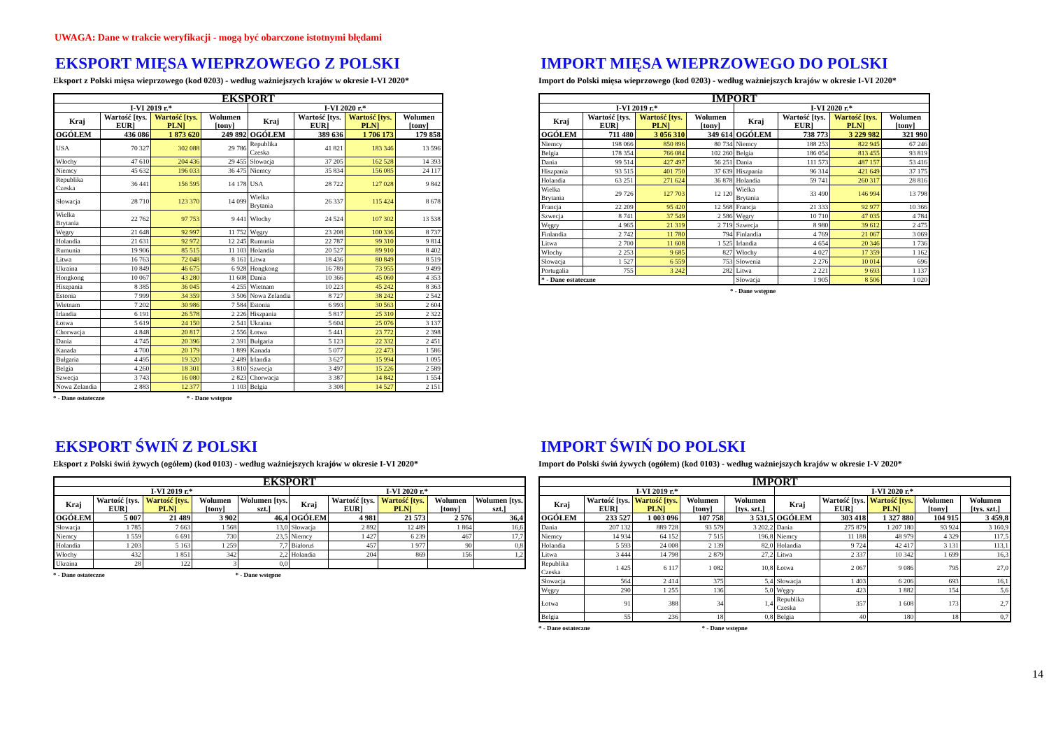UWAGA: Dane w trakcie weryfikacji - mogą być obarczone istotnymi błędami
EKSPORT MIĘSA WIEPRZOWEGO Z POLSKI
Eksport z Polski mięsa wieprzowego (kod 0203) - według ważniejszych krajów w okresie I-VI 2020*
| EKSPORT | | | | | | | |
| --- | --- | --- | --- | --- | --- | --- | --- |
| I-VI 2019 r.* | | | | I-VI 2020 r.* | | | |
| Kraj | Wartość [tys. EUR] | Wartość [tys. PLN] | Wolumen [tony] | Kraj | Wartość [tys. EUR] | Wartość [tys. PLN] | Wolumen [tony] |
| OGÓŁEM | 436 086 | 1 873 620 | 249 892 | OGÓŁEM | 389 636 | 1 706 173 | 179 858 |
| USA | 70 327 | 302 088 | 29 786 | Republika Czeska | 41 821 | 183 346 | 13 596 |
| Włochy | 47 610 | 204 436 | 29 455 | Słowacja | 37 205 | 162 528 | 14 393 |
| Niemcy | 45 632 | 196 033 | 36 475 | Niemcy | 35 834 | 156 085 | 24 117 |
| Republika Czeska | 36 441 | 156 595 | 14 178 | USA | 28 722 | 127 028 | 9 842 |
| Słowacja | 28 710 | 123 370 | 14 099 | Wielka Brytania | 26 337 | 115 424 | 8 678 |
| Wielka Brytania | 22 762 | 97 753 | 9 441 | Włochy | 24 524 | 107 302 | 13 538 |
| Węgry | 21 648 | 92 997 | 11 752 | Węgry | 23 208 | 100 336 | 8 737 |
| Holandia | 21 631 | 92 972 | 12 245 | Rumunia | 22 787 | 99 310 | 9 814 |
| Rumunia | 19 906 | 85 515 | 11 103 | Holandia | 20 527 | 89 910 | 8 402 |
| Litwa | 16 763 | 72 048 | 8 161 | Litwa | 18 436 | 80 849 | 8 519 |
| Ukraina | 10 849 | 46 675 | 6 928 | Hongkong | 16 789 | 73 955 | 9 499 |
| Hongkong | 10 067 | 43 280 | 11 608 | Dania | 10 366 | 45 060 | 4 353 |
| Hiszpania | 8 385 | 36 045 | 4 255 | Wietnam | 10 223 | 45 242 | 8 363 |
| Estonia | 7 999 | 34 359 | 3 506 | Nowa Zelandia | 8 727 | 38 242 | 2 542 |
| Wietnam | 7 202 | 30 986 | 7 584 | Estonia | 6 993 | 30 563 | 2 604 |
| Irlandia | 6 191 | 26 578 | 2 226 | Hiszpania | 5 817 | 25 310 | 2 322 |
| Łotwa | 5 619 | 24 150 | 2 541 | Ukraina | 5 604 | 25 076 | 3 137 |
| Chorwacja | 4 848 | 20 817 | 2 556 | Łotwa | 5 441 | 23 772 | 2 398 |
| Dania | 4 745 | 20 396 | 2 391 | Bułgaria | 5 123 | 22 332 | 2 451 |
| Kanada | 4 700 | 20 179 | 1 899 | Kanada | 5 077 | 22 473 | 1 586 |
| Bułgaria | 4 495 | 19 320 | 2 489 | Irlandia | 3 627 | 15 994 | 1 095 |
| Belgia | 4 260 | 18 301 | 3 810 | Szwecja | 3 497 | 15 226 | 2 589 |
| Szwecja | 3 743 | 16 080 | 2 823 | Chorwacja | 3 387 | 14 842 | 1 554 |
| Nowa Zelandia | 2 883 | 12 377 | 1 103 | Belgia | 3 308 | 14 527 | 2 151 |
* - Dane ostateczne * - Dane wstępne
IMPORT MIĘSA WIEPRZOWEGO DO POLSKI
Import do Polski mięsa wieprzowego (kod 0203) - według ważniejszych krajów w okresie I-VI 2020*
| IMPORT | | | | | | | |
| --- | --- | --- | --- | --- | --- | --- | --- |
| I-VI 2019 r.* | | | | I-VI 2020 r.* | | | |
| Kraj | Wartość [tys. EUR] | Wartość [tys. PLN] | Wolumen [tony] | Kraj | Wartość [tys. EUR] | Wartość [tys. PLN] | Wolumen [tony] |
| OGÓŁEM | 711 480 | 3 056 310 | 349 614 | OGÓŁEM | 738 773 | 3 229 982 | 321 990 |
| Niemcy | 198 066 | 850 896 | 80 734 | Niemcy | 188 253 | 822 945 | 67 246 |
| Belgia | 178 354 | 766 084 | 102 260 | Belgia | 186 054 | 813 455 | 93 819 |
| Dania | 99 514 | 427 497 | 56 251 | Dania | 111 573 | 487 157 | 53 416 |
| Hiszpania | 93 515 | 401 750 | 37 639 | Hiszpania | 96 314 | 421 649 | 37 175 |
| Holandia | 63 251 | 271 624 | 36 878 | Holandia | 59 741 | 260 317 | 28 816 |
| Wielka Brytania | 29 726 | 127 703 | 12 120 | Wielka Brytania | 33 490 | 146 994 | 13 798 |
| Francja | 22 209 | 95 420 | 12 568 | Francja | 21 333 | 92 977 | 10 366 |
| Szwecja | 8 741 | 37 549 | 2 586 | Węgry | 10 710 | 47 035 | 4 784 |
| Węgry | 4 965 | 21 319 | 2 719 | Szwecja | 8 980 | 39 612 | 2 475 |
| Finlandia | 2 742 | 11 780 | 794 | Finlandia | 4 769 | 21 067 | 3 069 |
| Litwa | 2 700 | 11 608 | 1 525 | Irlandia | 4 654 | 20 346 | 1 736 |
| Włochy | 2 253 | 9 685 | 827 | Włochy | 4 027 | 17 359 | 1 162 |
| Słowacja | 1 527 | 6 559 | 753 | Słowenia | 2 276 | 10 014 | 696 |
| Portugalia | 755 | 3 242 | 282 | Litwa | 2 221 | 9 693 | 1 137 |
| * - Dane ostateczne | | | | Słowacja | 1 905 | 8 506 | 1 020 |
* - Dane wstępne
EKSPORT ŚWIŃ Z POLSKI
Eksport z Polski świń żywych (ogółem) (kod 0103) - według ważniejszych krajów w okresie I-VI 2020*
| EKSPORT | | | | | | | | | |
| --- | --- | --- | --- | --- | --- | --- | --- | --- | --- |
| I-VI 2019 r.* | | | | | I-VI 2020 r.* | | | | |
| Kraj | Wartość [tys. EUR] | Wartość [tys. PLN] | Wolumen [tony] | Wolumen [tys. szt.] | Kraj | Wartość [tys. EUR] | Wartość [tys. PLN] | Wolumen [tony] | Wolumen [tys. szt.] |
| OGÓŁEM | 5 007 | 21 489 | 3 902 | 46,4 | OGÓŁEM | 4 981 | 21 573 | 2 576 | 36,4 |
| Słowacja | 1 785 | 7 663 | 1 568 | 13,0 | Słowacja | 2 892 | 12 489 | 1 864 | 16,6 |
| Niemcy | 1 559 | 6 691 | 730 | 23,5 | Niemcy | 1 427 | 6 239 | 467 | 17,7 |
| Holandia | 1 203 | 5 163 | 1 259 | 7,7 | Białoruś | 457 | 1 977 | 90 | 0,8 |
| Włochy | 432 | 1 851 | 342 | 2,2 | Holandia | 204 | 869 | 156 | 1,2 |
| Ukraina | 28 | 122 | 3 | 0,0 | | | | | |
* - Dane ostateczne * - Dane wstępne
IMPORT ŚWIŃ DO POLSKI
Import do Polski świń żywych (ogółem) (kod 0103) - według ważniejszych krajów w okresie I-V 2020*
| IMPORT | | | | | | | | | |
| --- | --- | --- | --- | --- | --- | --- | --- | --- | --- |
| I-VI 2019 r.* | | | | | I-VI 2020 r.* | | | | |
| Kraj | Wartość [tys. EUR] | Wartość [tys. PLN] | Wolumen [tony] | Wolumen [tys. szt.] | Kraj | Wartość [tys. EUR] | Wartość [tys. PLN] | Wolumen [tony] | Wolumen [tys. szt.] |
| OGÓŁEM | 233 527 | 1 003 096 | 107 758 | 3 531,5 | OGÓŁEM | 303 418 | 1 327 880 | 104 915 | 3 459,8 |
| Dania | 207 132 | 889 728 | 93 579 | 3 202,2 | Dania | 275 879 | 1 207 180 | 93 924 | 3 160,9 |
| Niemcy | 14 934 | 64 152 | 7 515 | 196,8 | Niemcy | 11 188 | 48 979 | 4 329 | 117,5 |
| Holandia | 5 593 | 24 008 | 2 139 | 82,0 | Holandia | 9 724 | 42 417 | 3 131 | 113,1 |
| Litwa | 3 444 | 14 798 | 2 879 | 27,2 | Litwa | 2 337 | 10 342 | 1 699 | 16,3 |
| Republika Czeska | 1 425 | 6 117 | 1 082 | 10,8 | Łotwa | 2 067 | 9 086 | 795 | 27,0 |
| Słowacja | 564 | 2 414 | 375 | 5,4 | Słowacja | 1 403 | 6 206 | 693 | 16,1 |
| Węgry | 290 | 1 255 | 136 | 5,0 | Węgry | 423 | 1 882 | 154 | 5,6 |
| Łotwa | 91 | 388 | 34 | 1,4 | Republika Czeska | 357 | 1 608 | 173 | 2,7 |
| Belgia | 55 | 236 | 18 | 0,8 | Belgia | 40 | 180 | 18 | 0,7 |
* - Dane ostateczne * - Dane wstępne
14